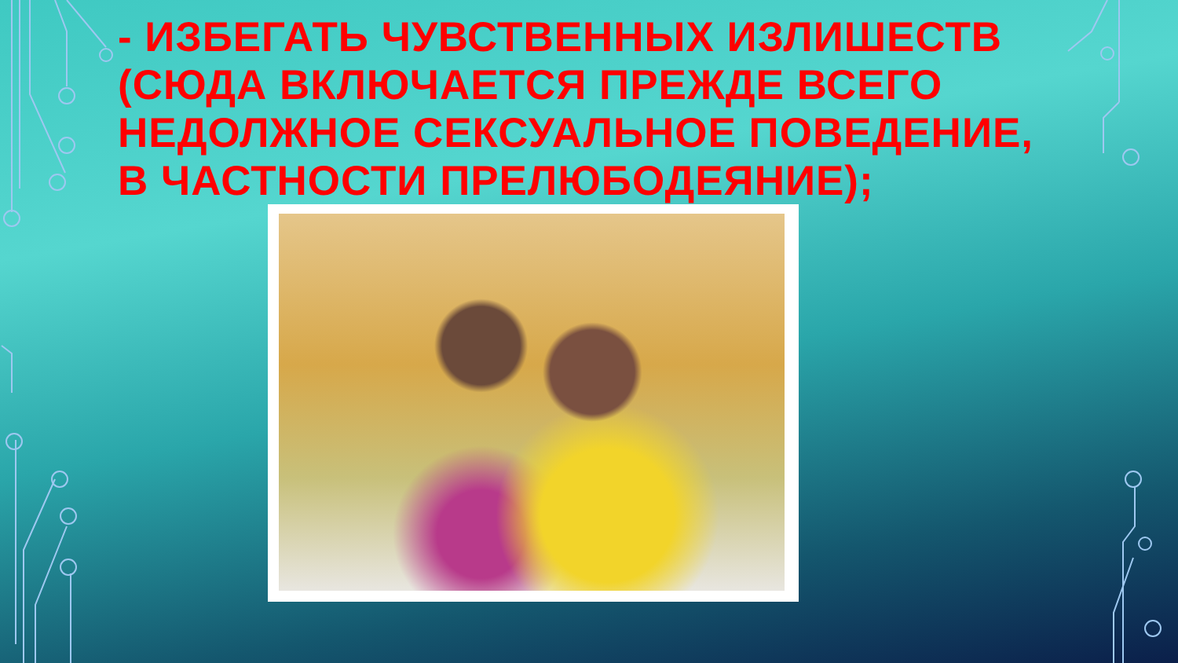- ИЗБЕГАТЬ ЧУВСТВЕННЫХ ИЗЛИШЕСТВ (СЮДА ВКЛЮЧАЕТСЯ ПРЕЖДЕ ВСЕГО НЕДОЛЖНОЕ СЕКСУАЛЬНОЕ ПОВЕДЕНИЕ, В ЧАСТНОСТИ ПРЕЛЮБОДЕЯНИЕ);